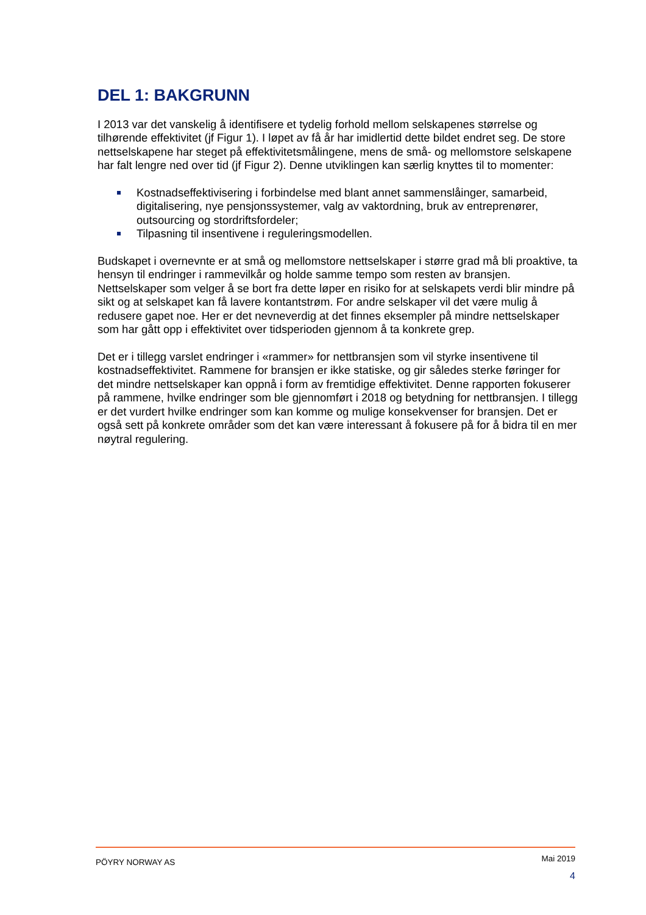DEL 1: BAKGRUNN
I 2013 var det vanskelig å identifisere et tydelig forhold mellom selskapenes størrelse og tilhørende effektivitet (jf Figur 1). I løpet av få år har imidlertid dette bildet endret seg. De store nettselskapene har steget på effektivitetsmålingene, mens de små- og mellomstore selskapene har falt lengre ned over tid (jf Figur 2). Denne utviklingen kan særlig knyttes til to momenter:
Kostnadseffektivisering i forbindelse med blant annet sammenslåinger, samarbeid, digitalisering, nye pensjonssystemer, valg av vaktordning, bruk av entreprenører, outsourcing og stordriftsfordeler;
Tilpasning til insentivene i reguleringsmodellen.
Budskapet i overnevnte er at små og mellomstore nettselskaper i større grad må bli proaktive, ta hensyn til endringer i rammevilkår og holde samme tempo som resten av bransjen. Nettselskaper som velger å se bort fra dette løper en risiko for at selskapets verdi blir mindre på sikt og at selskapet kan få lavere kontantstrøm. For andre selskaper vil det være mulig å redusere gapet noe. Her er det nevneverdig at det finnes eksempler på mindre nettselskaper som har gått opp i effektivitet over tidsperioden gjennom å ta konkrete grep.
Det er i tillegg varslet endringer i «rammer» for nettbransjen som vil styrke insentivene til kostnadseffektivitet. Rammene for bransjen er ikke statiske, og gir således sterke føringer for det mindre nettselskaper kan oppnå i form av fremtidige effektivitet. Denne rapporten fokuserer på rammene, hvilke endringer som ble gjennomført i 2018 og betydning for nettbransjen. I tillegg er det vurdert hvilke endringer som kan komme og mulige konsekvenser for bransjen. Det er også sett på konkrete områder som det kan være interessant å fokusere på for å bidra til en mer nøytral regulering.
PÖYRY NORWAY AS Mai 2019
4